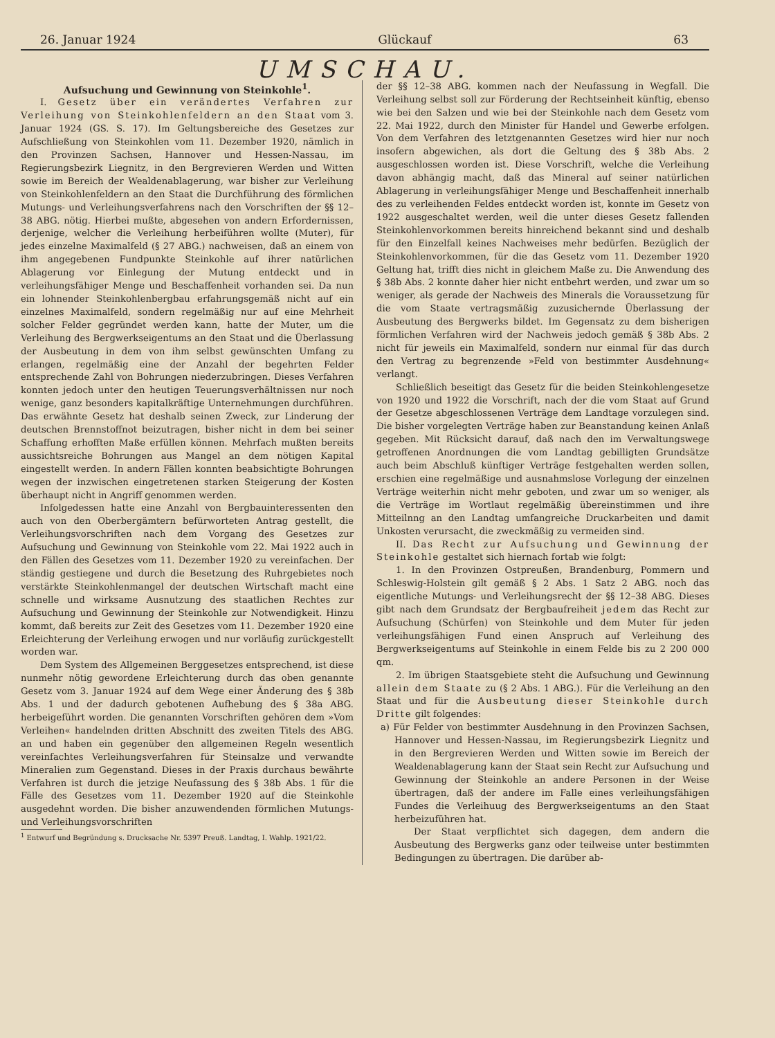26. Januar 1924 Glückauf 63
UMSCHAU.
Aufsuchung und Gewinnung von Steinkohle<sup>1</sup>.
I. Gesetz über ein verändertes Verfahren zur Verleihung von Steinkohlenfeldern an den Staat vom 3. Januar 1924 (GS. S. 17). Im Geltungsbereiche des Gesetzes zur Aufschließung von Steinkohlen vom 11. Dezember 1920, nämlich in den Provinzen Sachsen, Hannover und Hessen-Nassau, im Regierungsbezirk Liegnitz, in den Bergrevieren Werden und Witten sowie im Bereich der Wealdenablagerung, war bisher zur Verleihung von Steinkohlenfeldern an den Staat die Durchführung des förmlichen Mutungs- und Verleihungsverfahrens nach den Vorschriften der §§ 12–38 ABG. nötig. Hierbei mußte, abgesehen von andern Erfordernissen, derjenige, welcher die Verleihung herbeiführen wollte (Muter), für jedes einzelne Maximalfeld (§ 27 ABG.) nachweisen, daß an einem von ihm angegebenen Fundpunkte Steinkohle auf ihrer natürlichen Ablagerung vor Einlegung der Mutung entdeckt und in verleihungsfähiger Menge und Beschaffenheit vorhanden sei. Da nun ein lohnender Steinkohlenbergbau erfahrungsgemäß nicht auf ein einzelnes Maximalfeld, sondern regelmäßig nur auf eine Mehrheit solcher Felder gegründet werden kann, hatte der Muter, um die Verleihung des Bergwerkseigentums an den Staat und die Überlassung der Ausbeutung in dem von ihm selbst gewünschten Umfang zu erlangen, regelmäßig eine der Anzahl der begehrten Felder entsprechende Zahl von Bohrungen niederzubringen. Dieses Verfahren konnten jedoch unter den heutigen Teuerungsverhältnissen nur noch wenige, ganz besonders kapitalkräftige Unternehmungen durchführen. Das erwähnte Gesetz hat deshalb seinen Zweck, zur Linderung der deutschen Brennstoffnot beizutragen, bisher nicht in dem bei seiner Schaffung erhofften Maße erfüllen können. Mehrfach mußten bereits aussichtsreiche Bohrungen aus Mangel an dem nötigen Kapital eingestellt werden. In andern Fällen konnten beabsichtigte Bohrungen wegen der inzwischen eingetretenen starken Steigerung der Kosten überhaupt nicht in Angriff genommen werden.
Infolgedessen hatte eine Anzahl von Bergbauinteressenten den auch von den Oberbergämtern befürworteten Antrag gestellt, die Verleihungsvorschriften nach dem Vorgang des Gesetzes zur Aufsuchung und Gewinnung von Steinkohle vom 22. Mai 1922 auch in den Fällen des Gesetzes vom 11. Dezember 1920 zu vereinfachen. Der ständig gestiegene und durch die Besetzung des Ruhrgebietes noch verstärkte Steinkohlenmangel der deutschen Wirtschaft macht eine schnelle und wirksame Ausnutzung des staatlichen Rechtes zur Aufsuchung und Gewinnung der Steinkohle zur Notwendigkeit. Hinzu kommt, daß bereits zur Zeit des Gesetzes vom 11. Dezember 1920 eine Erleichterung der Verleihung erwogen und nur vorläufig zurückgestellt worden war.
Dem System des Allgemeinen Berggesetzes entsprechend, ist diese nunmehr nötig gewordene Erleichterung durch das oben genannte Gesetz vom 3. Januar 1924 auf dem Wege einer Änderung des § 38b Abs. 1 und der dadurch gebotenen Aufhebung des § 38a ABG. herbeigeführt worden. Die genannten Vorschriften gehören dem »Vom Verleihen« handelnden dritten Abschnitt des zweiten Titels des ABG. an und haben ein gegenüber den allgemeinen Regeln wesentlich vereinfachtes Verleihungsverfahren für Steinsalze und verwandte Mineralien zum Gegenstand. Dieses in der Praxis durchaus bewährte Verfahren ist durch die jetzige Neufassung des § 38b Abs. 1 für die Fälle des Gesetzes vom 11. Dezember 1920 auf die Steinkohle ausgedehnt worden. Die bisher anzuwendenden förmlichen Mutungs- und Verleihungsvorschriften
<sup>1</sup> Entwurf und Begründung s. Drucksache Nr. 5397 Preuß. Landtag, I. Wahlp. 1921/22.
der §§ 12–38 ABG. kommen nach der Neufassung in Wegfall. Die Verleihung selbst soll zur Förderung der Rechtseinheit künftig, ebenso wie bei den Salzen und wie bei der Steinkohle nach dem Gesetz vom 22. Mai 1922, durch den Minister für Handel und Gewerbe erfolgen. Von dem Verfahren des letztgenannten Gesetzes wird hier nur noch insofern abgewichen, als dort die Geltung des § 38b Abs. 2 ausgeschlossen worden ist. Diese Vorschrift, welche die Verleihung davon abhängig macht, daß das Mineral auf seiner natürlichen Ablagerung in verleihungsfähiger Menge und Beschaffenheit innerhalb des zu verleihenden Feldes entdeckt worden ist, konnte im Gesetz von 1922 ausgeschaltet werden, weil die unter dieses Gesetz fallenden Steinkohlenvorkommen bereits hinreichend bekannt sind und deshalb für den Einzelfall keines Nachweises mehr bedürfen. Bezüglich der Steinkohlenvorkommen, für die das Gesetz vom 11. Dezember 1920 Geltung hat, trifft dies nicht in gleichem Maße zu. Die Anwendung des § 38b Abs. 2 konnte daher hier nicht entbehrt werden, und zwar um so weniger, als gerade der Nachweis des Minerals die Voraussetzung für die vom Staate vertragsmäßig zuzusichernde Überlassung der Ausbeutung des Bergwerks bildet. Im Gegensatz zu dem bisherigen förmlichen Verfahren wird der Nachweis jedoch gemäß § 38b Abs. 2 nicht für jeweils ein Maximalfeld, sondern nur einmal für das durch den Vertrag zu begrenzende »Feld von bestimmter Ausdehnung« verlangt.
Schließlich beseitigt das Gesetz für die beiden Steinkohlengesetze von 1920 und 1922 die Vorschrift, nach der die vom Staat auf Grund der Gesetze abgeschlossenen Verträge dem Landtage vorzulegen sind. Die bisher vorgelegten Verträge haben zur Beanstandung keinen Anlaß gegeben. Mit Rücksicht darauf, daß nach den im Verwaltungswege getroffenen Anordnungen die vom Landtag gebilligten Grundsätze auch beim Abschluß künftiger Verträge festgehalten werden sollen, erschien eine regelmäßige und ausnahmslose Vorlegung der einzelnen Verträge weiterhin nicht mehr geboten, und zwar um so weniger, als die Verträge im Wortlaut regelmäßig übereinstimmen und ihre Mitteilnng an den Landtag umfangreiche Druckarbeiten und damit Unkosten verursacht, die zweckmäßig zu vermeiden sind.
II. Das Recht zur Aufsuchung und Gewinnung der Steinkohle gestaltet sich hiernach fortab wie folgt:
1. In den Provinzen Ostpreußen, Brandenburg, Pommern und Schleswig-Holstein gilt gemäß § 2 Abs. 1 Satz 2 ABG. noch das eigentliche Mutungs- und Verleihungsrecht der §§ 12–38 ABG. Dieses gibt nach dem Grundsatz der Bergbaufreiheit jedem das Recht zur Aufsuchung (Schürfen) von Steinkohle und dem Muter für jeden verleihungsfähigen Fund einen Anspruch auf Verleihung des Bergwerkseigentums auf Steinkohle in einem Felde bis zu 2 200 000 qm.
2. Im übrigen Staatsgebiete steht die Aufsuchung und Gewinnung allein dem Staate zu (§ 2 Abs. 1 ABG.). Für die Verleihung an den Staat und für die Ausbeutung dieser Steinkohle durch Dritte gilt folgendes:
a) Für Felder von bestimmter Ausdehnung in den Provinzen Sachsen, Hannover und Hessen-Nassau, im Regierungsbezirk Liegnitz und in den Bergrevieren Werden und Witten sowie im Bereich der Wealdenablagerung kann der Staat sein Recht zur Aufsuchung und Gewinnung der Steinkohle an andere Personen in der Weise übertragen, daß der andere im Falle eines verleihungsfähigen Fundes die Verleihuug des Bergwerkseigentums an den Staat herbeizuführen hat.
Der Staat verpflichtet sich dagegen, dem andern die Ausbeutung des Bergwerks ganz oder teilweise unter bestimmten Bedingungen zu übertragen. Die darüber ab-